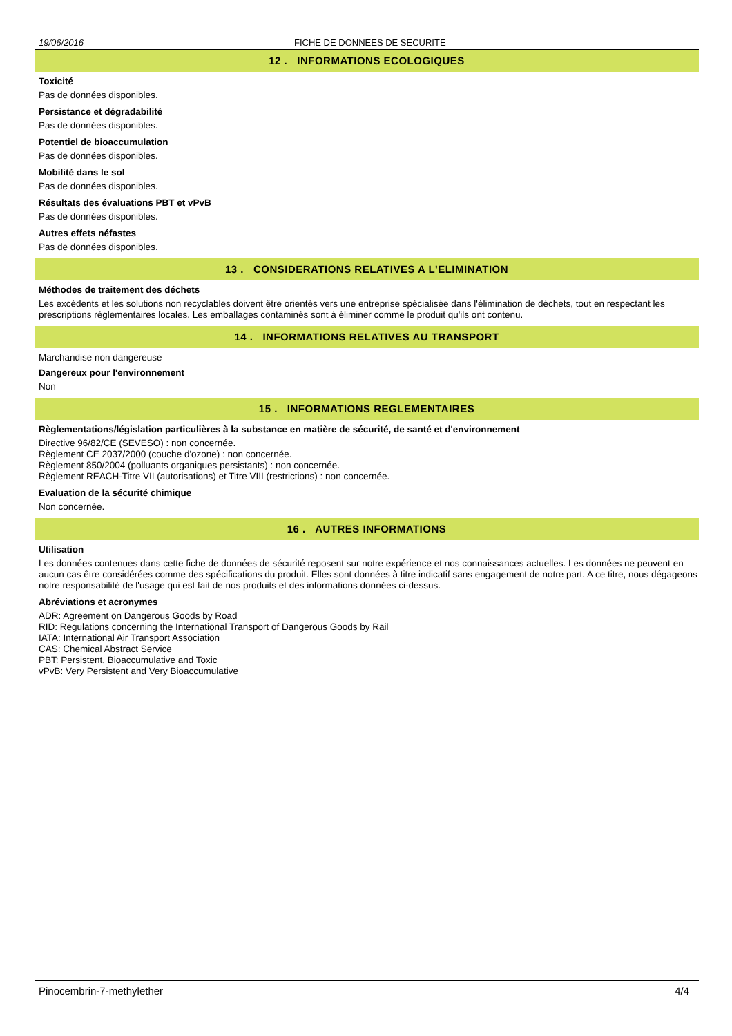19/06/2016 FICHE DE DONNEES DE SECURITE
12 . INFORMATIONS ECOLOGIQUES
Toxicité
Pas de données disponibles.
Persistance et dégradabilité
Pas de données disponibles.
Potentiel de bioaccumulation
Pas de données disponibles.
Mobilité dans le sol
Pas de données disponibles.
Résultats des évaluations PBT et vPvB
Pas de données disponibles.
Autres effets néfastes
Pas de données disponibles.
13 . CONSIDERATIONS RELATIVES A L'ELIMINATION
Méthodes de traitement des déchets
Les excédents et les solutions non recyclables doivent être orientés vers une entreprise spécialisée dans l'élimination de déchets, tout en respectant les prescriptions règlementaires locales. Les emballages contaminés sont à éliminer comme le produit qu'ils ont contenu.
14 . INFORMATIONS RELATIVES AU TRANSPORT
Marchandise non dangereuse
Dangereux pour l'environnement
Non
15 . INFORMATIONS REGLEMENTAIRES
Règlementations/législation particulières à la substance en matière de sécurité, de santé et d'environnement
Directive 96/82/CE (SEVESO) : non concernée.
Règlement CE 2037/2000 (couche d'ozone) : non concernée.
Règlement 850/2004 (polluants organiques persistants) : non concernée.
Règlement REACH-Titre VII (autorisations) et Titre VIII (restrictions) : non concernée.
Evaluation de la sécurité chimique
Non concernée.
16 . AUTRES INFORMATIONS
Utilisation
Les données contenues dans cette fiche de données de sécurité reposent sur notre expérience et nos connaissances actuelles. Les données ne peuvent en aucun cas être considérées comme des spécifications du produit. Elles sont données à titre indicatif sans engagement de notre part. A ce titre, nous dégageons notre responsabilité de l'usage qui est fait de nos produits et des informations données ci-dessus.
Abréviations et acronymes
ADR: Agreement on Dangerous Goods by Road
RID: Regulations concerning the International Transport of Dangerous Goods by Rail
IATA: International Air Transport Association
CAS: Chemical Abstract Service
PBT: Persistent, Bioaccumulative and Toxic
vPvB: Very Persistent and Very Bioaccumulative
Pinocembrin-7-methylether 4/4